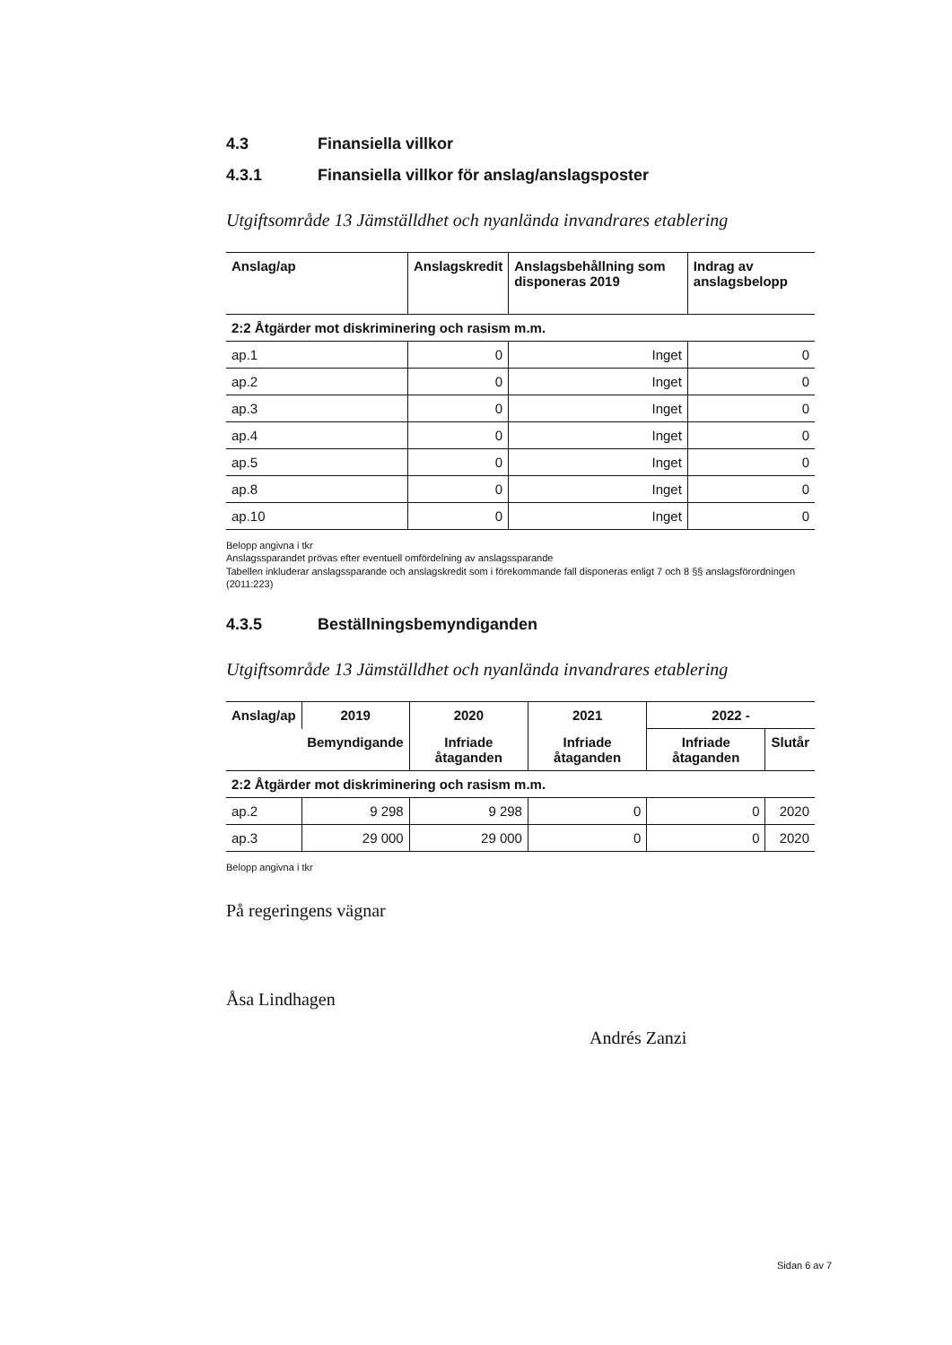4.3 Finansiella villkor
4.3.1 Finansiella villkor för anslag/anslagsposter
Utgiftsområde 13 Jämställdhet och nyanlända invandrares etablering
| Anslag/ap | Anslagskredit | Anslagsbehållning som disponeras 2019 | Indrag av anslagsbelopp |
| --- | --- | --- | --- |
| 2:2 Åtgärder mot diskriminering och rasism m.m. | | | |
| ap.1 | 0 | Inget | 0 |
| ap.2 | 0 | Inget | 0 |
| ap.3 | 0 | Inget | 0 |
| ap.4 | 0 | Inget | 0 |
| ap.5 | 0 | Inget | 0 |
| ap.8 | 0 | Inget | 0 |
| ap.10 | 0 | Inget | 0 |
Belopp angivna i tkr
Anslagssparandet prövas efter eventuell omfördelning av anslagssparande
Tabellen inkluderar anslagssparande och anslagskredit som i förekommande fall disponeras enligt 7 och 8 §§ anslagsförordningen (2011:223)
4.3.5 Beställningsbemyndiganden
Utgiftsområde 13 Jämställdhet och nyanlända invandrares etablering
| Anslag/ap | 2019 | 2020 | 2021 | 2022 - | |
| --- | --- | --- | --- | --- | --- |
| | Bemyndigande | Infriade åtaganden | Infriade åtaganden | Infriade åtaganden | Slutår |
| 2:2 Åtgärder mot diskriminering och rasism m.m. | | | | | |
| ap.2 | 9 298 | 9 298 | 0 | 0 | 2020 |
| ap.3 | 29 000 | 29 000 | 0 | 0 | 2020 |
Belopp angivna i tkr
På regeringens vägnar
Åsa Lindhagen
Andrés Zanzi
Sidan 6 av 7